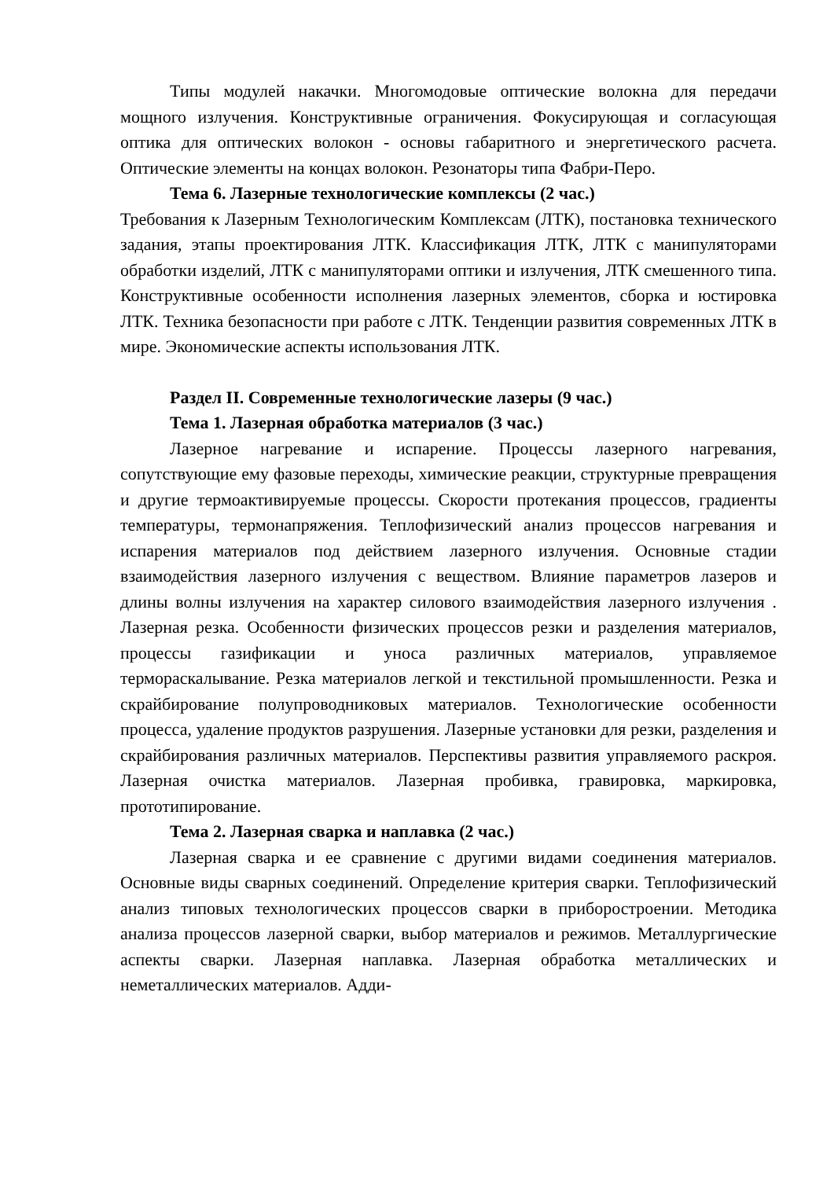Типы модулей накачки. Многомодовые оптические волокна для передачи мощного излучения. Конструктивные ограничения. Фокусирующая и согласующая оптика для оптических волокон - основы габаритного и энергетического расчета. Оптические элементы на концах волокон. Резонаторы типа Фабри-Перо.
Тема 6. Лазерные технологические комплексы (2 час.)
Требования к Лазерным Технологическим Комплексам (ЛТК), постановка технического задания, этапы проектирования ЛТК. Классификация ЛТК, ЛТК с манипуляторами обработки изделий, ЛТК с манипуляторами оптики и излучения, ЛТК смешенного типа. Конструктивные особенности исполнения лазерных элементов, сборка и юстировка ЛТК. Техника безопасности при работе с ЛТК. Тенденции развития современных ЛТК в мире. Экономические аспекты использования ЛТК.
Раздел II. Современные технологические лазеры (9 час.)
Тема 1. Лазерная обработка материалов (3 час.)
Лазерное нагревание и испарение. Процессы лазерного нагревания, сопутствующие ему фазовые переходы, химические реакции, структурные превращения и другие термоактивируемые процессы. Скорости протекания процессов, градиенты температуры, термонапряжения. Теплофизический анализ процессов нагревания и испарения материалов под действием лазерного излучения. Основные стадии взаимодействия лазерного излучения с веществом. Влияние параметров лазеров и длины волны излучения на характер силового взаимодействия лазерного излучения . Лазерная резка. Особенности физических процессов резки и разделения материалов, процессы газификации и уноса различных материалов, управляемое термораскалывание. Резка материалов легкой и текстильной промышленности. Резка и скрайбирование полупроводниковых материалов. Технологические особенности процесса, удаление продуктов разрушения. Лазерные установки для резки, разделения и скрайбирования различных материалов. Перспективы развития управляемого раскроя. Лазерная очистка материалов. Лазерная пробивка, гравировка, маркировка, прототипирование.
Тема 2. Лазерная сварка и наплавка (2 час.)
Лазерная сварка и ее сравнение с другими видами соединения материалов. Основные виды сварных соединений. Определение критерия сварки. Теплофизический анализ типовых технологических процессов сварки в приборостроении. Методика анализа процессов лазерной сварки, выбор материалов и режимов. Металлургические аспекты сварки. Лазерная наплавка. Лазерная обработка металлических и неметаллических материалов. Адди-